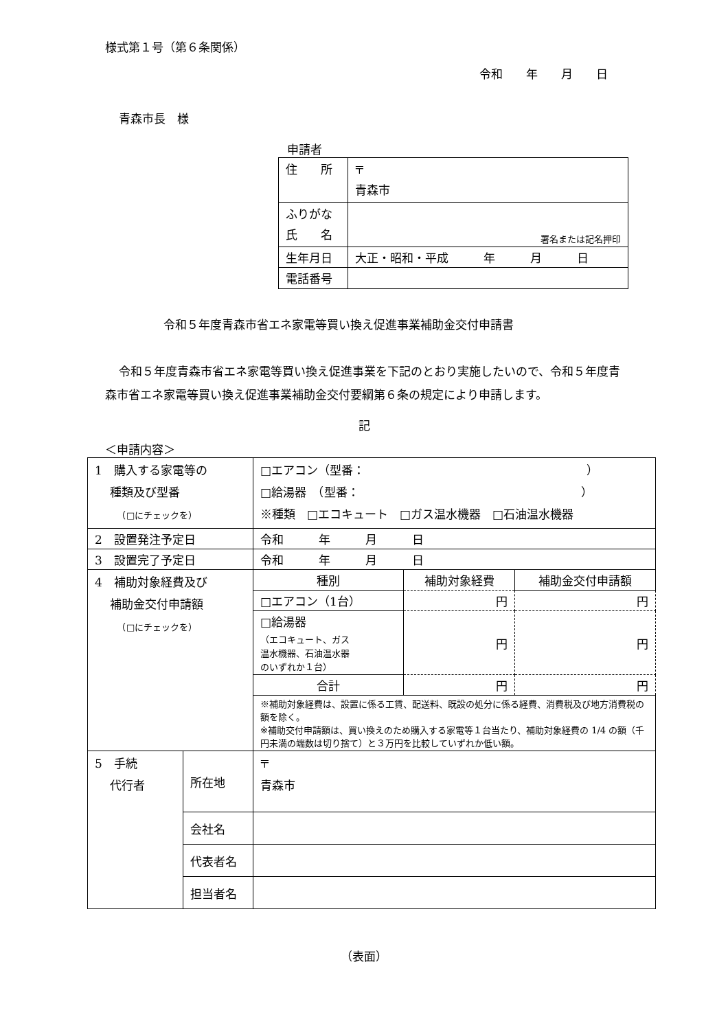様式第１号（第６条関係）
令和　　年　　月　　日
青森市長　様
申請者
| 住 所 | 〒 青森市 |
| ふりがな 氏 名 | 署名または記名押印 |
| 生年月日 | 大正・昭和・平成 年 月 日 |
| 電話番号 | |
令和５年度青森市省エネ家電等買い換え促進事業補助金交付申請書
令和５年度青森市省エネ家電等買い換え促進事業を下記のとおり実施したいので、令和５年度青森市省エネ家電等買い換え促進事業補助金交付要綱第６条の規定により申請します。
記
＜申請内容＞
| 1 購入する家電等の 種類及び型番 （□にチェックを） | | □エアコン（型番： ） □給湯器 （型番： ） ※種類 □エコキュート □ガス温水機器 □石油温水機器 | | |
| 2 設置発注予定日 | | 令和 年 月 日 | | |
| 3 設置完了予定日 | | 令和 年 月 日 | | |
| 4 補助対象経費及び 補助金交付申請額 （□にチェックを） | | 種別 | 補助対象経費 | 補助金交付申請額 |
| | | □エアコン（1台） | 円 | 円 |
| | | □給湯器 （エコキュート、ガス 温水機器、石油温水器 のいずれか１台） | 円 | 円 |
| | | 合計 | 円 | 円 |
| | | ※補助対象経費は、設置に係る工賃、配送料、既設の処分に係る経費、消費税及び地方消費税の額を除く。 ※補助交付申請額は、買い換えのため購入する家電等１台当たり、補助対象経費の 1/4 の額（千円未満の端数は切り捨て）と３万円を比較していずれか低い額。 | | |
| 5 手続 代行者 | 所在地 | 〒 青森市 | | |
| | 会社名 | | | |
| | 代表者名 | | | |
| | 担当者名 | | | |
（表面）